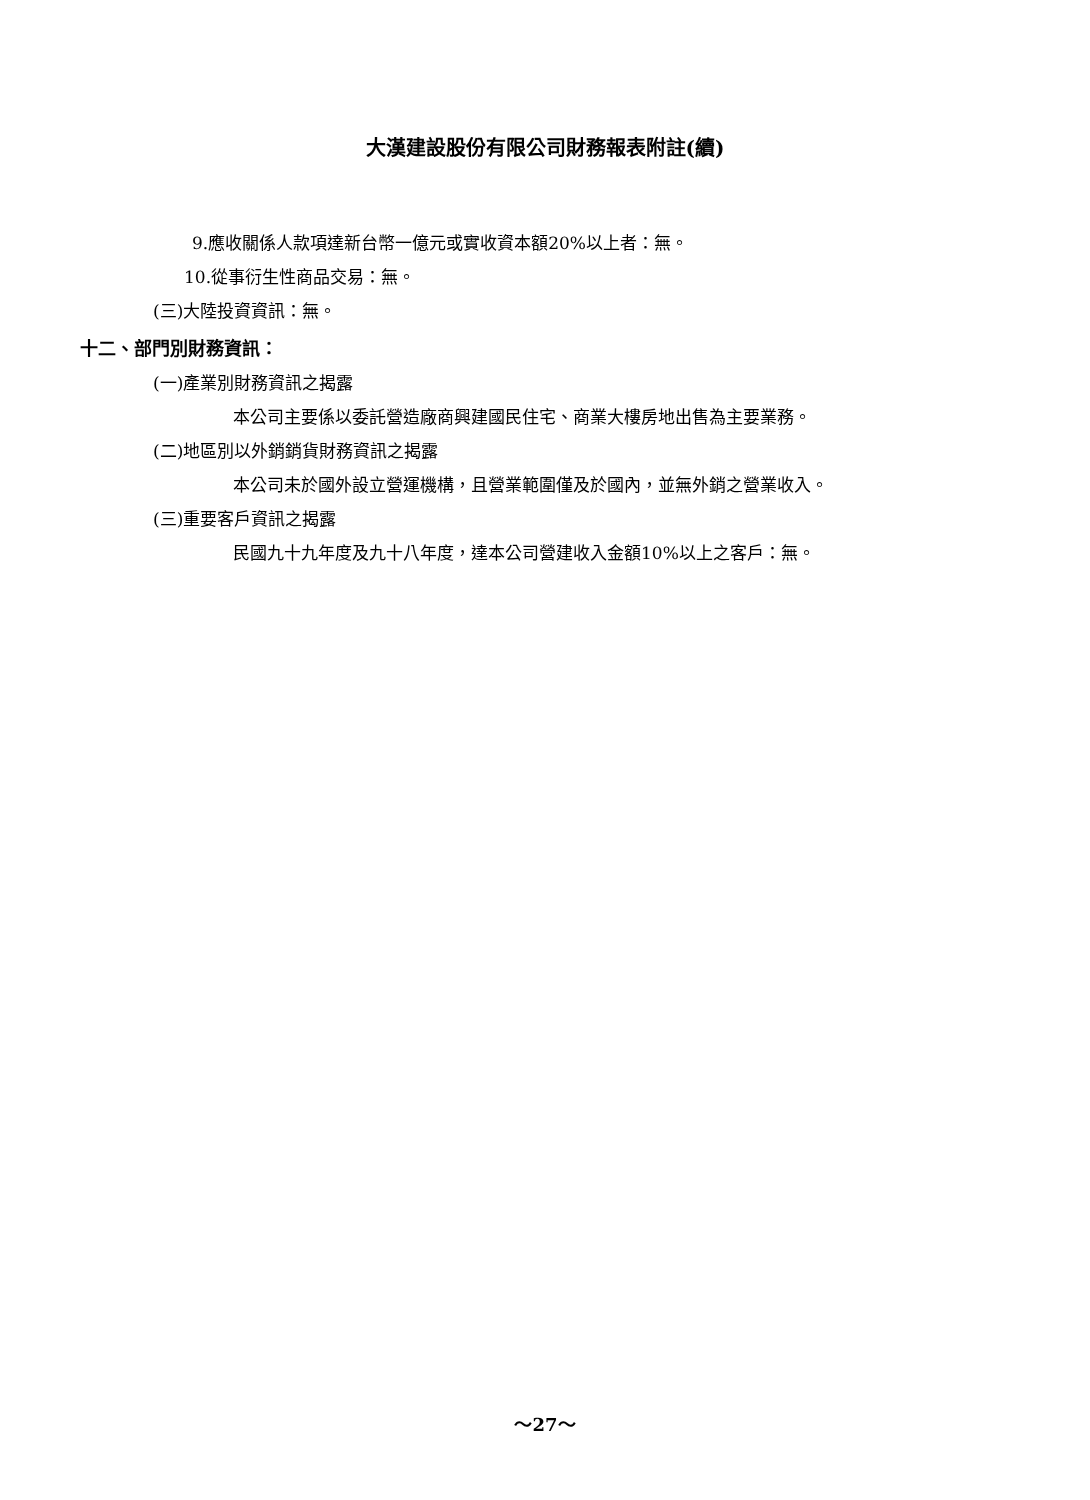大漢建設股份有限公司財務報表附註(續)
9.應收關係人款項達新台幣一億元或實收資本額20%以上者：無。
10.從事衍生性商品交易：無。
(三)大陸投資資訊：無。
十二、部門別財務資訊：
(一)產業別財務資訊之揭露
本公司主要係以委託營造廠商興建國民住宅、商業大樓房地出售為主要業務。
(二)地區別以外銷銷貨財務資訊之揭露
本公司未於國外設立營運機構，且營業範圍僅及於國內，並無外銷之營業收入。
(三)重要客戶資訊之揭露
民國九十九年度及九十八年度，達本公司營建收入金額10%以上之客戶：無。
～27～